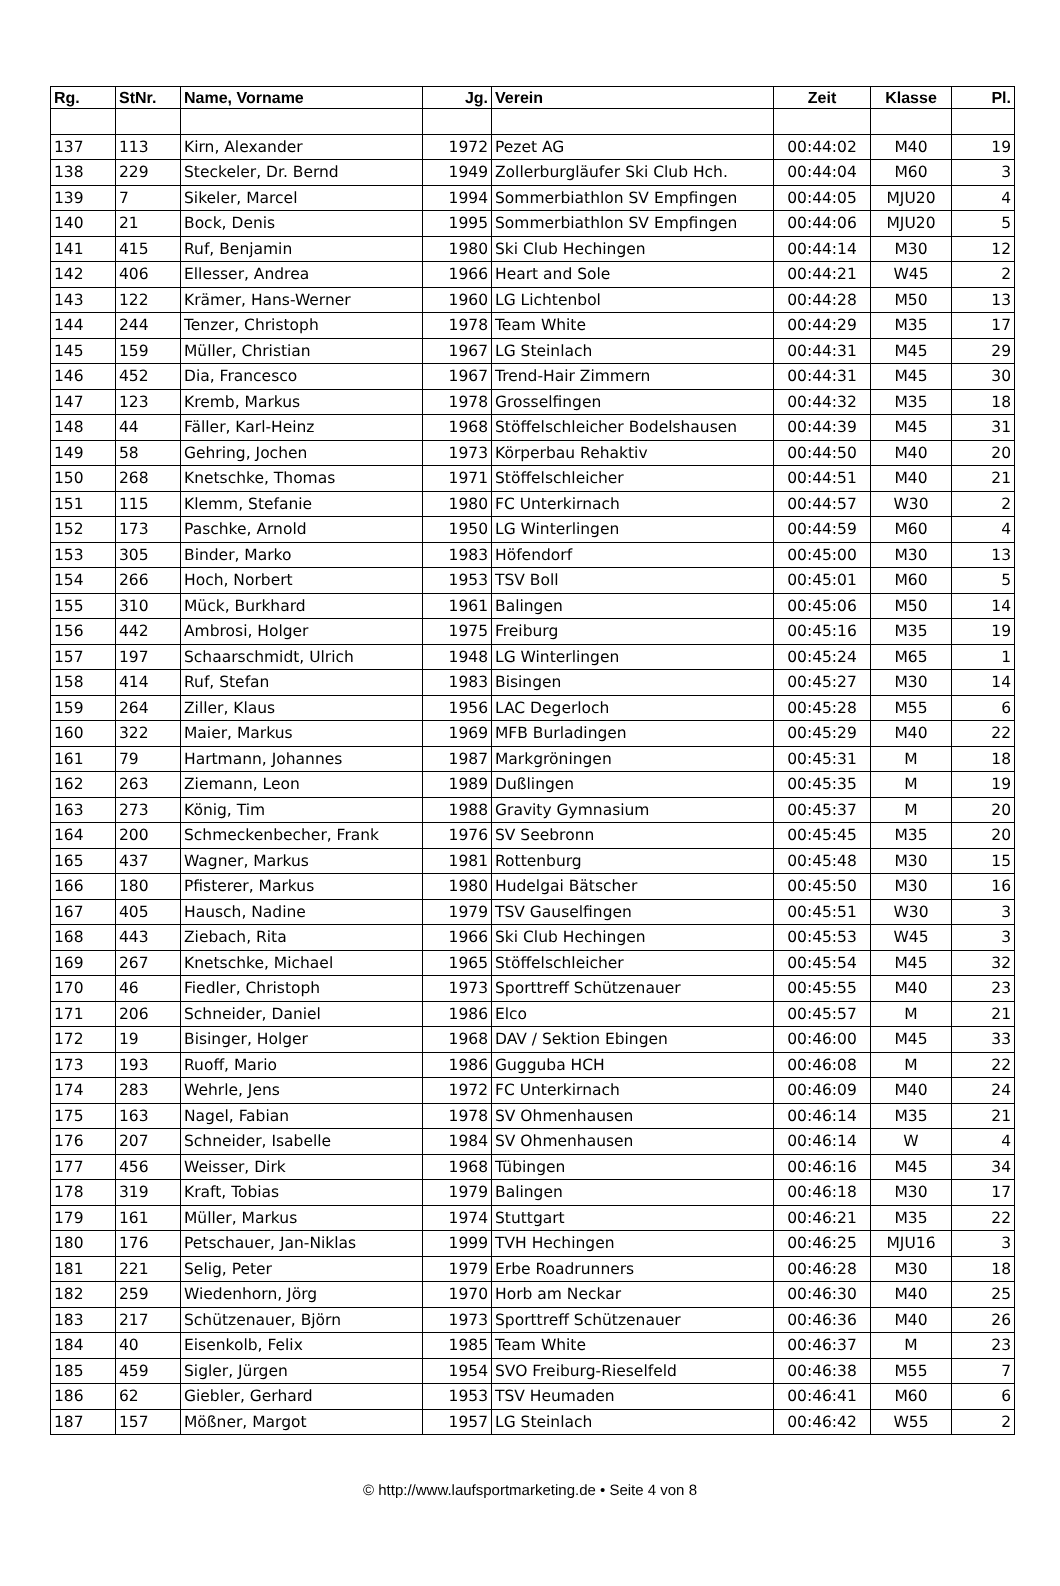| Rg. | StNr. | Name, Vorname | Jg. | Verein | Zeit | Klasse | Pl. |
| --- | --- | --- | --- | --- | --- | --- | --- |
| 137 | 113 | Kirn, Alexander | 1972 | Pezet AG | 00:44:02 | M40 | 19 |
| 138 | 229 | Steckeler, Dr. Bernd | 1949 | Zollerburgläufer Ski Club Hch. | 00:44:04 | M60 | 3 |
| 139 | 7 | Sikeler, Marcel | 1994 | Sommerbiathlon SV Empfingen | 00:44:05 | MJU20 | 4 |
| 140 | 21 | Bock, Denis | 1995 | Sommerbiathlon SV Empfingen | 00:44:06 | MJU20 | 5 |
| 141 | 415 | Ruf, Benjamin | 1980 | Ski Club Hechingen | 00:44:14 | M30 | 12 |
| 142 | 406 | Ellesser, Andrea | 1966 | Heart and Sole | 00:44:21 | W45 | 2 |
| 143 | 122 | Krämer, Hans-Werner | 1960 | LG Lichtenbol | 00:44:28 | M50 | 13 |
| 144 | 244 | Tenzer, Christoph | 1978 | Team White | 00:44:29 | M35 | 17 |
| 145 | 159 | Müller, Christian | 1967 | LG Steinlach | 00:44:31 | M45 | 29 |
| 146 | 452 | Dia, Francesco | 1967 | Trend-Hair Zimmern | 00:44:31 | M45 | 30 |
| 147 | 123 | Kremb, Markus | 1978 | Grosselfingen | 00:44:32 | M35 | 18 |
| 148 | 44 | Fäller, Karl-Heinz | 1968 | Stöffelschleicher Bodelshausen | 00:44:39 | M45 | 31 |
| 149 | 58 | Gehring, Jochen | 1973 | Körperbau Rehaktiv | 00:44:50 | M40 | 20 |
| 150 | 268 | Knetschke, Thomas | 1971 | Stöffelschleicher | 00:44:51 | M40 | 21 |
| 151 | 115 | Klemm, Stefanie | 1980 | FC Unterkirnach | 00:44:57 | W30 | 2 |
| 152 | 173 | Paschke, Arnold | 1950 | LG Winterlingen | 00:44:59 | M60 | 4 |
| 153 | 305 | Binder, Marko | 1983 | Höfendorf | 00:45:00 | M30 | 13 |
| 154 | 266 | Hoch, Norbert | 1953 | TSV Boll | 00:45:01 | M60 | 5 |
| 155 | 310 | Mück, Burkhard | 1961 | Balingen | 00:45:06 | M50 | 14 |
| 156 | 442 | Ambrosi, Holger | 1975 | Freiburg | 00:45:16 | M35 | 19 |
| 157 | 197 | Schaarschmidt, Ulrich | 1948 | LG Winterlingen | 00:45:24 | M65 | 1 |
| 158 | 414 | Ruf, Stefan | 1983 | Bisingen | 00:45:27 | M30 | 14 |
| 159 | 264 | Ziller, Klaus | 1956 | LAC Degerloch | 00:45:28 | M55 | 6 |
| 160 | 322 | Maier, Markus | 1969 | MFB Burladingen | 00:45:29 | M40 | 22 |
| 161 | 79 | Hartmann, Johannes | 1987 | Markgröningen | 00:45:31 | M | 18 |
| 162 | 263 | Ziemann, Leon | 1989 | Dußlingen | 00:45:35 | M | 19 |
| 163 | 273 | König, Tim | 1988 | Gravity Gymnasium | 00:45:37 | M | 20 |
| 164 | 200 | Schmeckenbecher, Frank | 1976 | SV Seebronn | 00:45:45 | M35 | 20 |
| 165 | 437 | Wagner, Markus | 1981 | Rottenburg | 00:45:48 | M30 | 15 |
| 166 | 180 | Pfisterer, Markus | 1980 | Hudelgai Bätscher | 00:45:50 | M30 | 16 |
| 167 | 405 | Hausch, Nadine | 1979 | TSV Gauselfingen | 00:45:51 | W30 | 3 |
| 168 | 443 | Ziebach, Rita | 1966 | Ski Club Hechingen | 00:45:53 | W45 | 3 |
| 169 | 267 | Knetschke, Michael | 1965 | Stöffelschleicher | 00:45:54 | M45 | 32 |
| 170 | 46 | Fiedler, Christoph | 1973 | Sporttreff Schützenauer | 00:45:55 | M40 | 23 |
| 171 | 206 | Schneider, Daniel | 1986 | Elco | 00:45:57 | M | 21 |
| 172 | 19 | Bisinger, Holger | 1968 | DAV / Sektion Ebingen | 00:46:00 | M45 | 33 |
| 173 | 193 | Ruoff, Mario | 1986 | Gugguba HCH | 00:46:08 | M | 22 |
| 174 | 283 | Wehrle, Jens | 1972 | FC Unterkirnach | 00:46:09 | M40 | 24 |
| 175 | 163 | Nagel, Fabian | 1978 | SV Ohmenhausen | 00:46:14 | M35 | 21 |
| 176 | 207 | Schneider, Isabelle | 1984 | SV Ohmenhausen | 00:46:14 | W | 4 |
| 177 | 456 | Weisser, Dirk | 1968 | Tübingen | 00:46:16 | M45 | 34 |
| 178 | 319 | Kraft, Tobias | 1979 | Balingen | 00:46:18 | M30 | 17 |
| 179 | 161 | Müller, Markus | 1974 | Stuttgart | 00:46:21 | M35 | 22 |
| 180 | 176 | Petschauer, Jan-Niklas | 1999 | TVH Hechingen | 00:46:25 | MJU16 | 3 |
| 181 | 221 | Selig, Peter | 1979 | Erbe Roadrunners | 00:46:28 | M30 | 18 |
| 182 | 259 | Wiedenhorn, Jörg | 1970 | Horb am Neckar | 00:46:30 | M40 | 25 |
| 183 | 217 | Schützenauer, Björn | 1973 | Sporttreff Schützenauer | 00:46:36 | M40 | 26 |
| 184 | 40 | Eisenkolb, Felix | 1985 | Team White | 00:46:37 | M | 23 |
| 185 | 459 | Sigler, Jürgen | 1954 | SVO Freiburg-Rieselfeld | 00:46:38 | M55 | 7 |
| 186 | 62 | Giebler, Gerhard | 1953 | TSV Heumaden | 00:46:41 | M60 | 6 |
| 187 | 157 | Mößner, Margot | 1957 | LG Steinlach | 00:46:42 | W55 | 2 |
© http://www.laufsportmarketing.de • Seite 4 von 8